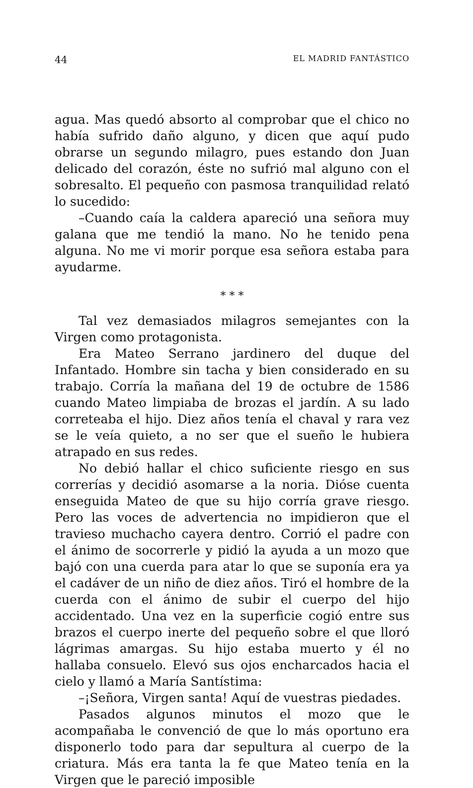44 EL MADRID FANTÁSTICO
agua. Mas quedó absorto al comprobar que el chico no había sufrido daño alguno, y dicen que aquí pudo obrarse un segundo milagro, pues estando don Juan delicado del corazón, éste no sufrió mal alguno con el sobresalto. El pequeño con pasmosa tranquilidad relató lo sucedido:
–Cuando caía la caldera apareció una señora muy galana que me tendió la mano. No he tenido pena alguna. No me vi morir porque esa señora estaba para ayudarme.
* * *
Tal vez demasiados milagros semejantes con la Virgen como protagonista.
Era Mateo Serrano jardinero del duque del Infantado. Hombre sin tacha y bien considerado en su trabajo. Corría la mañana del 19 de octubre de 1586 cuando Mateo limpiaba de brozas el jardín. A su lado correteaba el hijo. Diez años tenía el chaval y rara vez se le veía quieto, a no ser que el sueño le hubiera atrapado en sus redes.
No debió hallar el chico suficiente riesgo en sus correrías y decidió asomarse a la noria. Dióse cuenta enseguida Mateo de que su hijo corría grave riesgo. Pero las voces de advertencia no impidieron que el travieso muchacho cayera dentro. Corrió el padre con el ánimo de socorrerle y pidió la ayuda a un mozo que bajó con una cuerda para atar lo que se suponía era ya el cadáver de un niño de diez años. Tiró el hombre de la cuerda con el ánimo de subir el cuerpo del hijo accidentado. Una vez en la superficie cogió entre sus brazos el cuerpo inerte del pequeño sobre el que lloró lágrimas amargas. Su hijo estaba muerto y él no hallaba consuelo. Elevó sus ojos encharcados hacia el cielo y llamó a María Santístima:
–¡Señora, Virgen santa! Aquí de vuestras piedades.
Pasados algunos minutos el mozo que le acompañaba le convenció de que lo más oportuno era disponerlo todo para dar sepultura al cuerpo de la criatura. Más era tanta la fe que Mateo tenía en la Virgen que le pareció imposible